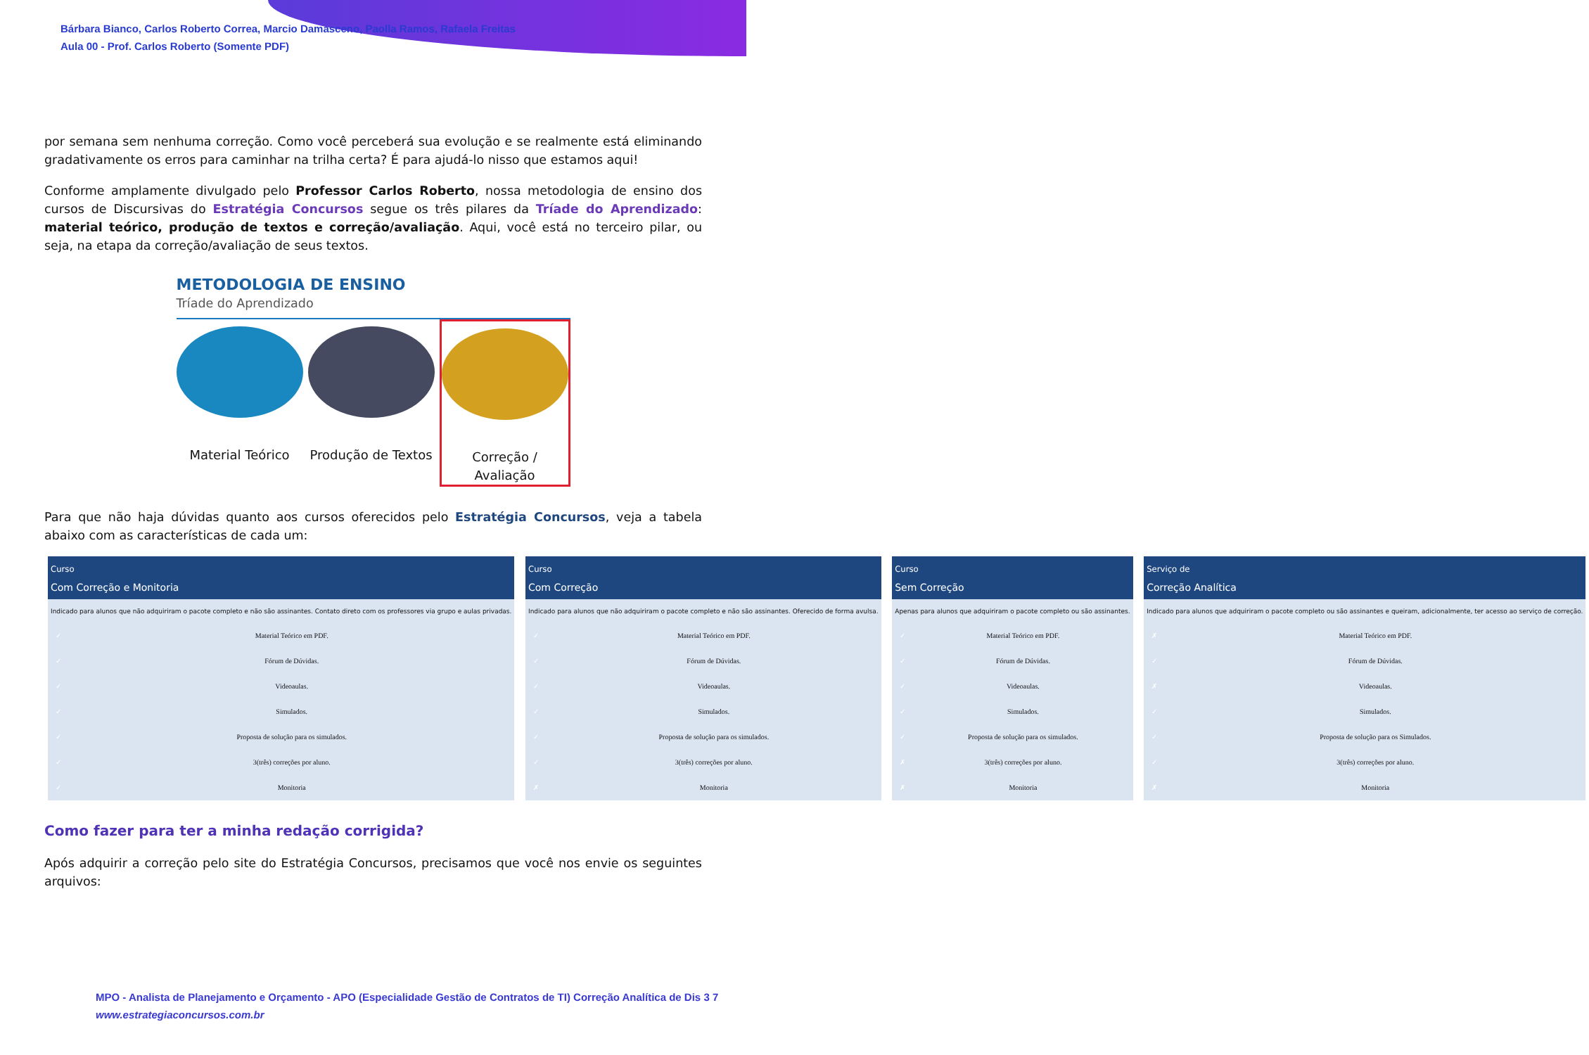Bárbara Bianco, Carlos Roberto Correa, Marcio Damasceno, Paolla Ramos, Rafaela Freitas
Aula 00 - Prof. Carlos Roberto (Somente PDF)
por semana sem nenhuma correção. Como você perceberá sua evolução e se realmente está eliminando gradativamente os erros para caminhar na trilha certa? É para ajudá-lo nisso que estamos aqui!
Conforme amplamente divulgado pelo Professor Carlos Roberto, nossa metodologia de ensino dos cursos de Discursivas do Estratégia Concursos segue os três pilares da Tríade do Aprendizado: material teórico, produção de textos e correção/avaliação. Aqui, você está no terceiro pilar, ou seja, na etapa da correção/avaliação de seus textos.
METODOLOGIA DE ENSINO
Tríade do Aprendizado
Material Teórico Produção de Textos
Correção / Avaliação
Para que não haja dúvidas quanto aos cursos oferecidos pelo Estratégia Concursos, veja a tabela abaixo com as características de cada um:
| Curso Com Correção e Monitoria | |
| --- | --- |
| Indicado para alunos que não adquiriram o pacote completo e não são assinantes. Contato direto com os professores via grupo e aulas privadas. | |
| ✓ | Material Teórico em PDF. |
| ✓ | Fórum de Dúvidas. |
| ✓ | Videoaulas. |
| ✓ | Simulados. |
| ✓ | Proposta de solução para os simulados. |
| ✓ | 3(três) correções por aluno. |
| ✓ | Monitoria |
| Curso Com Correção | |
| --- | --- |
| Indicado para alunos que não adquiriram o pacote completo e não são assinantes. Oferecido de forma avulsa. | |
| ✓ | Material Teórico em PDF. |
| ✓ | Fórum de Dúvidas. |
| ✓ | Videoaulas. |
| ✓ | Simulados. |
| ✓ | Proposta de solução para os simulados. |
| ✓ | 3(três) correções por aluno. |
| ✗ | Monitoria |
| Curso Sem Correção | |
| --- | --- |
| Apenas para alunos que adquiriram o pacote completo ou são assinantes. | |
| ✓ | Material Teórico em PDF. |
| ✓ | Fórum de Dúvidas. |
| ✓ | Videoaulas. |
| ✓ | Simulados. |
| ✓ | Proposta de solução para os simulados. |
| ✗ | 3(três) correções por aluno. |
| ✗ | Monitoria |
| Serviço de Correção Analítica | |
| --- | --- |
| Indicado para alunos que adquiriram o pacote completo ou são assinantes e queiram, adicionalmente, ter acesso ao serviço de correção. | |
| ✗ | Material Teórico em PDF. |
| ✓ | Fórum de Dúvidas. |
| ✗ | Videoaulas. |
| ✓ | Simulados. |
| ✓ | Proposta de solução para os Simulados. |
| ✓ | 3(três) correções por aluno. |
| ✗ | Monitoria |
Como fazer para ter a minha redação corrigida?
Após adquirir a correção pelo site do Estratégia Concursos, precisamos que você nos envie os seguintes arquivos:
MPO - Analista de Planejamento e Orçamento - APO (Especialidade Gestão de Contratos de TI) Correção Analítica de Dis 3 7
www.estrategiaconcursos.com.br